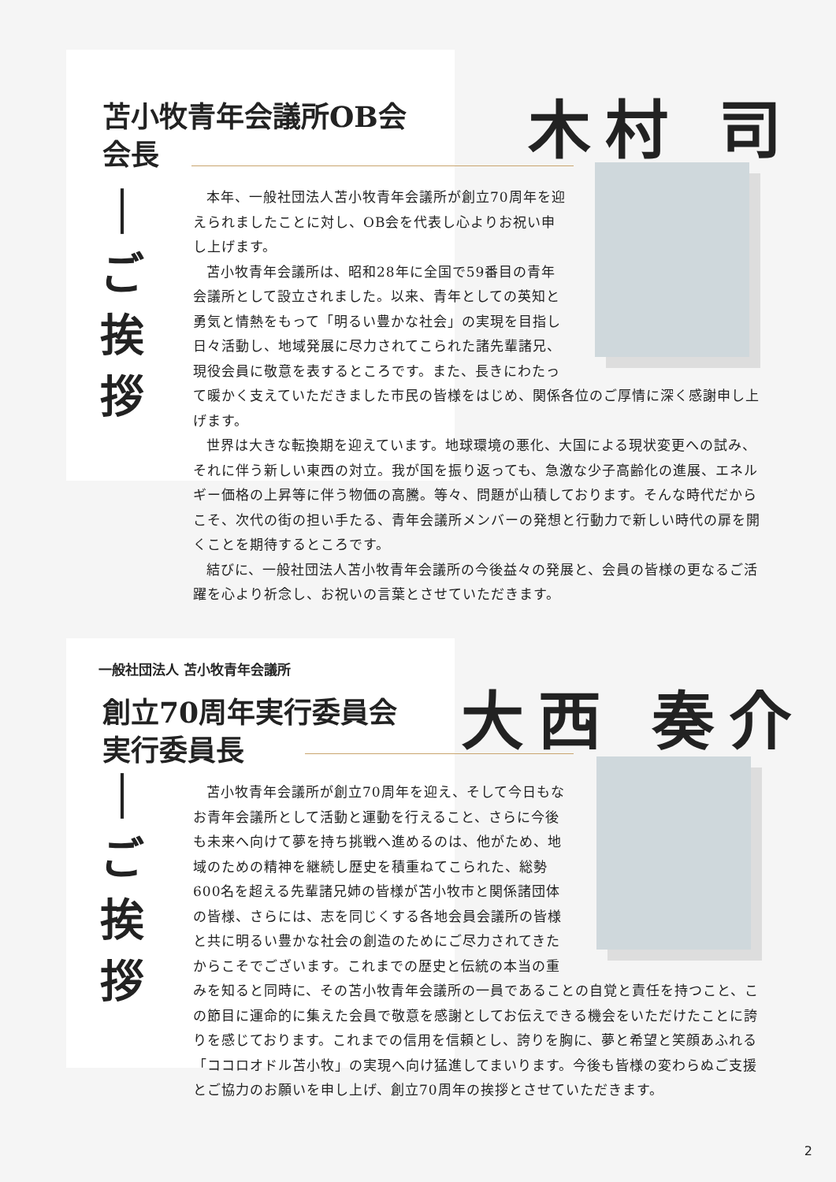苫小牧青年会議所OB会
会長
木村 司
｜
ご
挨
拶
本年、一般社団法人苫小牧青年会議所が創立70周年を迎えられましたことに対し、OB会を代表し心よりお祝い申し上げます。
苫小牧青年会議所は、昭和28年に全国で59番目の青年会議所として設立されました。以来、青年としての英知と勇気と情熱をもって「明るい豊かな社会」の実現を目指し日々活動し、地域発展に尽力されてこられた諸先輩諸兄、現役会員に敬意を表するところです。また、長きにわたって暖かく支えていただきました市民の皆様をはじめ、関係各位のご厚情に深く感謝申し上げます。
世界は大きな転換期を迎えています。地球環境の悪化、大国による現状変更への試み、それに伴う新しい東西の対立。我が国を振り返っても、急激な少子高齢化の進展、エネルギー価格の上昇等に伴う物価の高騰。等々、問題が山積しております。そんな時代だからこそ、次代の街の担い手たる、青年会議所メンバーの発想と行動力で新しい時代の扉を開くことを期待するところです。
結びに、一般社団法人苫小牧青年会議所の今後益々の発展と、会員の皆様の更なるご活躍を心より祈念し、お祝いの言葉とさせていただきます。
一般社団法人 苫小牧青年会議所
創立70周年実行委員会
実行委員長
大西 奏介
｜
ご
挨
拶
苫小牧青年会議所が創立70周年を迎え、そして今日もなお青年会議所として活動と運動を行えること、さらに今後も未来へ向けて夢を持ち挑戦へ進めるのは、他がため、地域のための精神を継続し歴史を積重ねてこられた、総勢600名を超える先輩諸兄姉の皆様が苫小牧市と関係諸団体の皆様、さらには、志を同じくする各地会員会議所の皆様と共に明るい豊かな社会の創造のためにご尽力されてきたからこそでございます。これまでの歴史と伝統の本当の重みを知ると同時に、その苫小牧青年会議所の一員であることの自覚と責任を持つこと、この節目に運命的に集えた会員で敬意を感謝としてお伝えできる機会をいただけたことに誇りを感じております。これまでの信用を信頼とし、誇りを胸に、夢と希望と笑顔あふれる「ココロオドル苫小牧」の実現へ向け猛進してまいります。今後も皆様の変わらぬご支援とご協力のお願いを申し上げ、創立70周年の挨拶とさせていただきます。
2